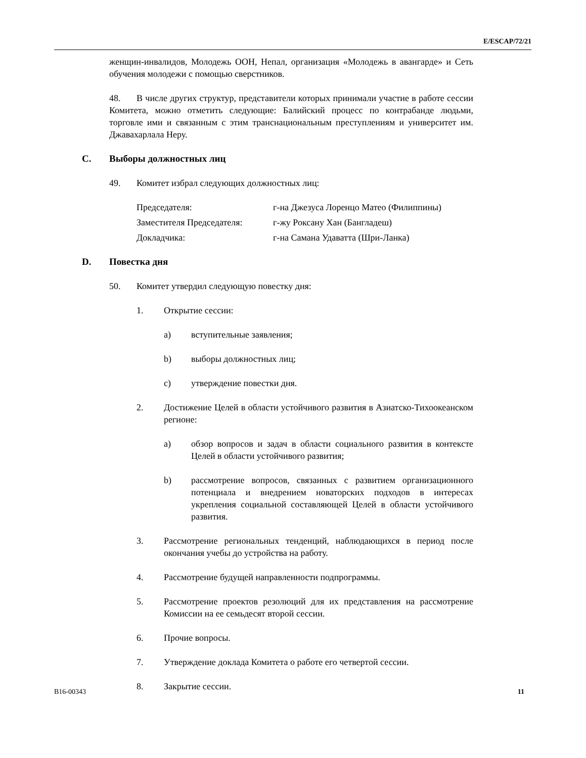E/ESCAP/72/21
женщин-инвалидов, Молодежь ООН, Непал, организация «Молодежь в авангарде» и Сеть обучения молодежи с помощью сверстников.
48. В числе других структур, представители которых принимали участие в работе сессии Комитета, можно отметить следующие: Балийский процесс по контрабанде людьми, торговле ими и связанным с этим транснациональным преступлениям и университет им. Джавахарлала Неру.
C. Выборы должностных лиц
49. Комитет избрал следующих должностных лиц:
Председателя: г-на Джезуса Лоренцо Матео (Филиппины)
Заместителя Председателя: г-жу Роксану Хан (Бангладеш)
Докладчика: г-на Самана Удаватта (Шри-Ланка)
D. Повестка дня
50. Комитет утвердил следующую повестку дня:
1. Открытие сессии:
a) вступительные заявления;
b) выборы должностных лиц;
c) утверждение повестки дня.
2. Достижение Целей в области устойчивого развития в Азиатско-Тихоокеанском регионе:
a) обзор вопросов и задач в области социального развития в контексте Целей в области устойчивого развития;
b) рассмотрение вопросов, связанных с развитием организационного потенциала и внедрением новаторских подходов в интересах укрепления социальной составляющей Целей в области устойчивого развития.
3. Рассмотрение региональных тенденций, наблюдающихся в период после окончания учебы до устройства на работу.
4. Рассмотрение будущей направленности подпрограммы.
5. Рассмотрение проектов резолюций для их представления на рассмотрение Комиссии на ее семьдесят второй сессии.
6. Прочие вопросы.
7. Утверждение доклада Комитета о работе его четвертой сессии.
8. Закрытие сессии.
B16-00343 11